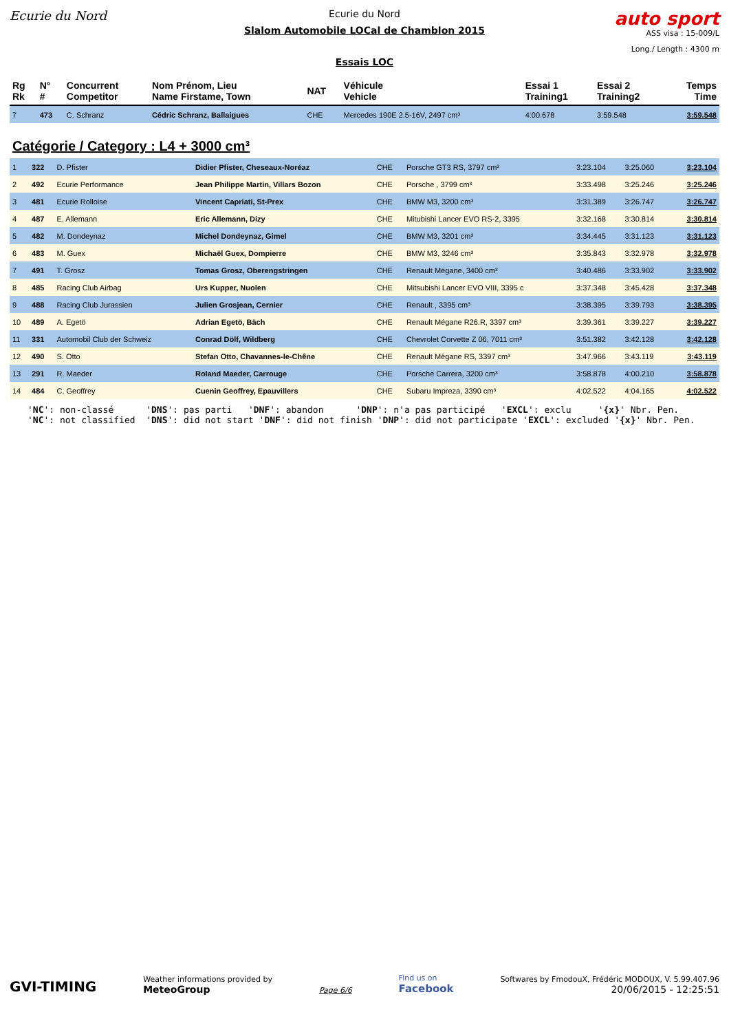Ecurie du Nord
Ecurie du Nord
Slalom Automobile LOCal de Chamblon 2015
Essais LOC
auto sport
ASS visa : 15-009/L
Long./ Length : 4300 m
| Rg Rk | N° # | Concurrent Competitor | Nom Prénom, Lieu Name Firstame, Town | NAT | Véhicule Vehicle | Essai 1 Training1 | Essai 2 Training2 | Temps Time |
| --- | --- | --- | --- | --- | --- | --- | --- | --- |
| 7 | 473 | C. Schranz | Cédric Schranz, Ballaigues | CHE | Mercedes 190E 2.5-16V, 2497 cm³ | 4:00.678 | 3:59.548 | 3:59.548 |
Catégorie / Category : L4 + 3000 cm³
| 1 | 322 | D. Pfister | Didier Pfister, Cheseaux-Noréaz | CHE | Porsche GT3 RS, 3797 cm³ | 3:23.104 | 3:25.060 | 3:23.104 |
| 2 | 492 | Ecurie Performance | Jean Philippe Martin, Villars Bozon | CHE | Porsche , 3799 cm³ | 3:33.498 | 3:25.246 | 3:25.246 |
| 3 | 481 | Ecurie Rolloise | Vincent Capriati, St-Prex | CHE | BMW M3, 3200 cm³ | 3:31.389 | 3:26.747 | 3:26.747 |
| 4 | 487 | E. Allemann | Eric Allemann, Dizy | CHE | Mitubishi Lancer EVO RS-2, 3395 | 3:32.168 | 3:30.814 | 3:30.814 |
| 5 | 482 | M. Dondeynaz | Michel Dondeynaz, Gimel | CHE | BMW M3, 3201 cm³ | 3:34.445 | 3:31.123 | 3:31.123 |
| 6 | 483 | M. Guex | Michaël Guex, Dompierre | CHE | BMW M3, 3246 cm³ | 3:35.843 | 3:32.978 | 3:32.978 |
| 7 | 491 | T. Grosz | Tomas Grosz, Oberengstringen | CHE | Renault Mégane, 3400 cm³ | 3:40.486 | 3:33.902 | 3:33.902 |
| 8 | 485 | Racing Club Airbag | Urs Kupper, Nuolen | CHE | Mitsubishi Lancer EVO VIII, 3395 c | 3:37.348 | 3:45.428 | 3:37.348 |
| 9 | 488 | Racing Club Jurassien | Julien Grosjean, Cernier | CHE | Renault , 3395 cm³ | 3:38.395 | 3:39.793 | 3:38.395 |
| 10 | 489 | A. Egetö | Adrian Egetö, Bäch | CHE | Renault Mégane R26.R, 3397 cm³ | 3:39.361 | 3:39.227 | 3:39.227 |
| 11 | 331 | Automobil Club der Schweiz | Conrad Dölf, Wildberg | CHE | Chevrolet Corvette Z 06, 7011 cm³ | 3:51.382 | 3:42.128 | 3:42.128 |
| 12 | 490 | S. Otto | Stefan Otto, Chavannes-le-Chêne | CHE | Renault Mégane RS, 3397 cm³ | 3:47.966 | 3:43.119 | 3:43.119 |
| 13 | 291 | R. Maeder | Roland Maeder, Carrouge | CHE | Porsche Carrera, 3200 cm³ | 3:58.878 | 4:00.210 | 3:58.878 |
| 14 | 484 | C. Geoffrey | Cuenin Geoffrey, Epauvillers | CHE | Subaru Impreza, 3390 cm³ | 4:02.522 | 4:04.165 | 4:02.522 |
'NC': non-classé      'DNS': pas parti   'DNF': abandon      'DNP': n'a pas participé   'EXCL': exclu     '{x}' Nbr. Pen.
'NC': not classified  'DNS': did not start 'DNF': did not finish 'DNP': did not participate 'EXCL': excluded '{x}' Nbr. Pen.
GVI-TIMING
Weather informations provided by
MeteoGroup
Page 6/6
Find us on
Facebook
Softwares by FmodouX, Frédéric MODOUX, V. 5.99.407.96
20/06/2015 - 12:25:51